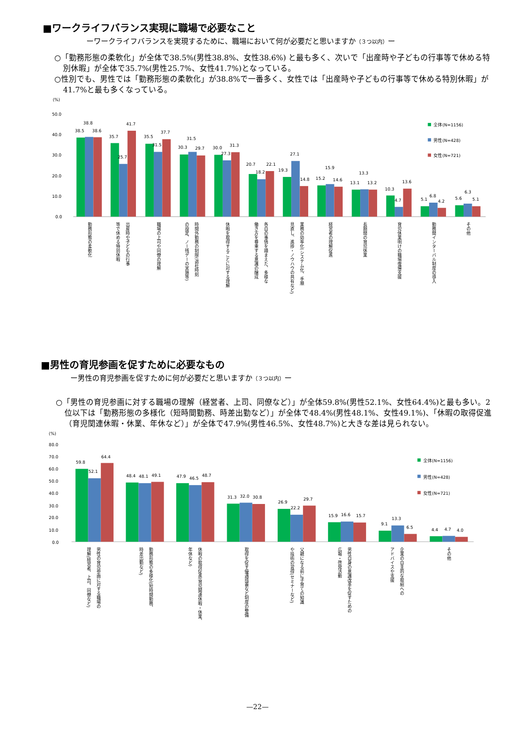■ワークライフバランス実現に職場で必要なこと
ーワークライフバランスを実現するために、職場において何が必要だと思いますか（３つ以内）ー
○「勤務形態の柔軟化」が全体で38.5%(男性38.8%、女性38.6%) と最も多く、次いで「出産時や子どもの行事等で休める特別休暇」が全体で35.7%(男性25.7%、女性41.7%)となっている。
○性別でも、男性では「勤務形態の柔軟化」が38.8%で一番多く、女性では「出産時や子どもの行事等で休める特別休暇」が41.7%と最も多くなっている。
(%)
50.0
40.0
30.0
20.0
10.0
0.0
38.5
38.8
38.6
35.7
25.7
41.7
35.5
31.5
37.7
30.3
31.5
29.7
30.0
27.3
31.3
20.7
18.2
22.1
19.3
27.1
14.8
15.2
15.9
14.6
13.1
13.3
13.2
10.3
4.7
13.6
5.1
6.8
4.2
5.6
6.3
5.1
全体(N=1156)
男性(N=428)
女性(N=721)
勤務形態の柔軟化
出産時や子どもの行事
等で休める特別休暇
職場の上司や同僚の理解
時間外勤務の制限(退社時刻
の設定、ノー残デーの実施等)
休暇を取得することに対する理解
各自の事情を踏まえた、多様な
働き方を尊重する意識の醸成
業務の効率化(システム化、手順
見直し、進捗・ノウハウの共有など)
経営者の理解促進
長期間の育児休業
育児休業明けの職場復帰支援
勤務間インターバル制度の導入
その他
■男性の育児参画を促すために必要なもの
ー男性の育児参画を促すために何が必要だと思いますか（３つ以内）ー
○「男性の育児参画に対する職場の理解（経営者、上司、同僚など）」が全体59.8%(男性52.1%、女性64.4%)と最も多い。2位以下は「勤務形態の多様化（短時間勤務、時差出勤など）」が全体で48.4%(男性48.1%、女性49.1%)、「休暇の取得促進（育児関連休暇・休業、年休など）」が全体で47.9%(男性46.5%、女性48.7%)と大きな差は見られない。
(%)
80.0
70.0
60.0
50.0
40.0
30.0
20.0
10.0
0.0
59.8
52.1
64.4
48.4
48.1
49.1
47.9
46.5
48.7
31.3
32.0
30.8
26.9
22.2
29.7
15.9
16.6
15.7
9.1
13.3
6.5
4.4
4.7
4.0
全体(N=1156)
男性(N=428)
女性(N=721)
男性の育児参画に対する職場の
理解(経営者、上司、同僚など)
勤務形態の多様化(短時間勤務、
時差出勤など)
休暇の取得促進(育児関連休暇・休業、
年休など)
取得を促す優遇措置など制度の整備
父親になる前に子育ての知識
や技術の習得(セミナーなど)
男性自身の意識改革を促すための
広報・啓発活動
企業の自主的な取組への
アドバイスや支援
その他
—22—